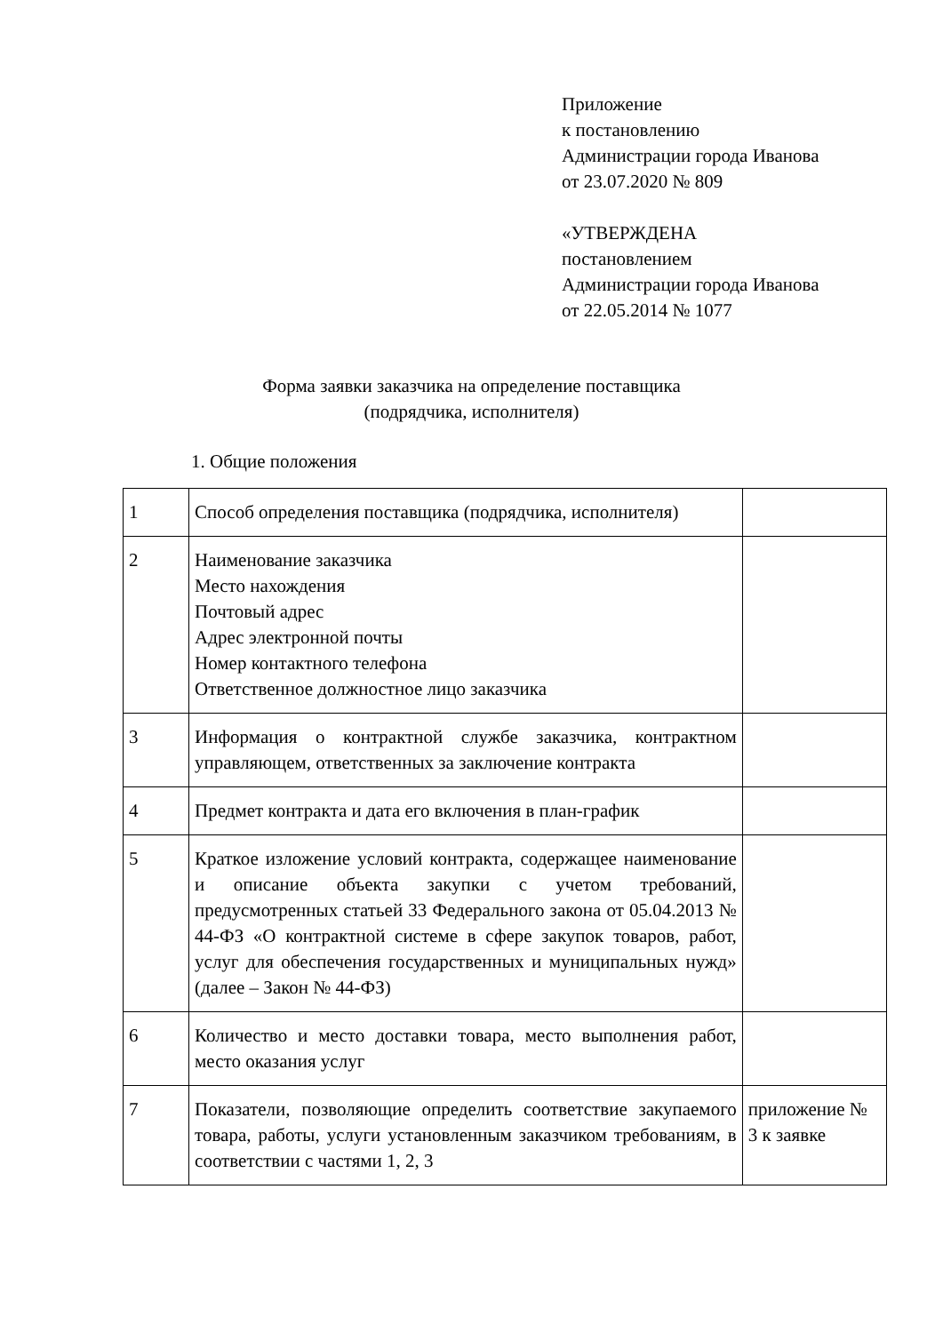Приложение
к постановлению
Администрации города Иванова
от 23.07.2020 № 809
«УТВЕРЖДЕНА
постановлением
Администрации города Иванова
от 22.05.2014 № 1077
Форма заявки заказчика на определение поставщика
(подрядчика, исполнителя)
1. Общие положения
| 1 | Способ определения поставщика (подрядчика, исполнителя) | |
| 2 | Наименование заказчика Место нахождения Почтовый адрес Адрес электронной почты Номер контактного телефона Ответственное должностное лицо заказчика | |
| 3 | Информация о контрактной службе заказчика, контрактном управляющем, ответственных за заключение контракта | |
| 4 | Предмет контракта и дата его включения в план-график | |
| 5 | Краткое изложение условий контракта, содержащее наименование и описание объекта закупки с учетом требований, предусмотренных статьей 33 Федерального закона от 05.04.2013 № 44-ФЗ «О контрактной системе в сфере закупок товаров, работ, услуг для обеспечения государственных и муниципальных нужд» (далее – Закон № 44-ФЗ) | |
| 6 | Количество и место доставки товара, место выполнения работ, место оказания услуг | |
| 7 | Показатели, позволяющие определить соответствие закупаемого товара, работы, услуги установленным заказчиком требованиям, в соответствии с частями 1, 2, 3 | приложение № 3 к заявке |